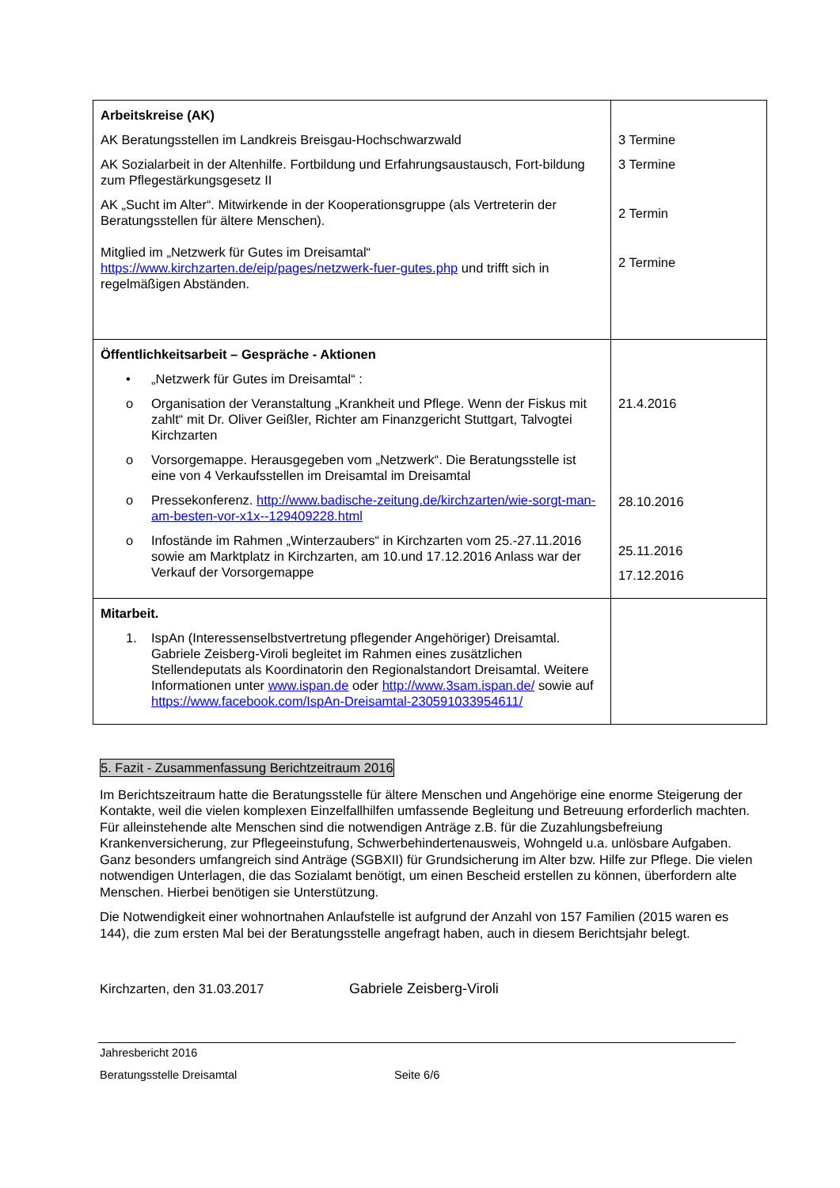| Arbeitskreise (AK) AK Beratungsstellen im Landkreis Breisgau-Hochschwarzwald AK Sozialarbeit in der Altenhilfe. Fortbildung und Erfahrungsaustausch, Fort-bildung zum Pflegestärkungsgesetz II AK „Sucht im Alter“. Mitwirkende in der Kooperationsgruppe (als Vertreterin der Beratungsstellen für ältere Menschen). Mitglied im „Netzwerk für Gutes im Dreisamtal“ https://www.kirchzarten.de/eip/pages/netzwerk-fuer-gutes.php und trifft sich in regelmäßigen Abständen. | 3 Termine 3 Termine 2 Termin 2 Termine |
| Öffentlichkeitsarbeit – Gespräche - Aktionen • „Netzwerk für Gutes im Dreisamtal“ : o Organisation der Veranstaltung „Krankheit und Pflege. Wenn der Fiskus mit zahlt“ mit Dr. Oliver Geißler, Richter am Finanzgericht Stuttgart, Talvogtei Kirchzarten o Vorsorgemappe. Herausgegeben vom „Netzwerk“. Die Beratungsstelle ist eine von 4 Verkaufsstellen im Dreisamtal im Dreisamtal o Pressekonferenz. http://www.badische-zeitung.de/kirchzarten/wie-sorgt-man-am-besten-vor-x1x--129409228.html o Infostände im Rahmen „Winterzaubers“ in Kirchzarten vom 25.-27.11.2016 sowie am Marktplatz in Kirchzarten, am 10.und 17.12.2016 Anlass war der Verkauf der Vorsorgemappe | 21.4.2016 28.10.2016 25.11.2016 17.12.2016 |
| Mitarbeit. 1. IspAn (Interessenselbstvertretung pflegender Angehöriger) Dreisamtal. Gabriele Zeisberg-Viroli begleitet im Rahmen eines zusätzlichen Stellendeputats als Koordinatorin den Regionalstandort Dreisamtal. Weitere Informationen unter www.ispan.de oder http://www.3sam.ispan.de/ sowie auf https://www.facebook.com/IspAn-Dreisamtal-230591033954611/ | |
5. Fazit - Zusammenfassung Berichtzeitraum 2016
Im Berichtszeitraum hatte die Beratungsstelle für ältere Menschen und Angehörige eine enorme Steigerung der Kontakte, weil die vielen komplexen Einzelfallhilfen umfassende Begleitung und Betreuung erforderlich machten. Für alleinstehende alte Menschen sind die notwendigen Anträge z.B. für die Zuzahlungsbefreiung Krankenversicherung, zur Pflegeeinstufung, Schwerbehindertenausweis, Wohngeld u.a. unlösbare Aufgaben. Ganz besonders umfangreich sind Anträge (SGBXII) für Grundsicherung im Alter bzw. Hilfe zur Pflege. Die vielen notwendigen Unterlagen, die das Sozialamt benötigt, um einen Bescheid erstellen zu können, überfordern alte Menschen. Hierbei benötigen sie Unterstützung.
Die Notwendigkeit einer wohnortnahen Anlaufstelle ist aufgrund der Anzahl von 157 Familien (2015 waren es 144), die zum ersten Mal bei der Beratungsstelle angefragt haben, auch in diesem Berichtsjahr belegt.
Kirchzarten, den 31.03.2017 Gabriele Zeisberg-Viroli
Jahresbericht 2016
Beratungsstelle Dreisamtal Seite 6/6